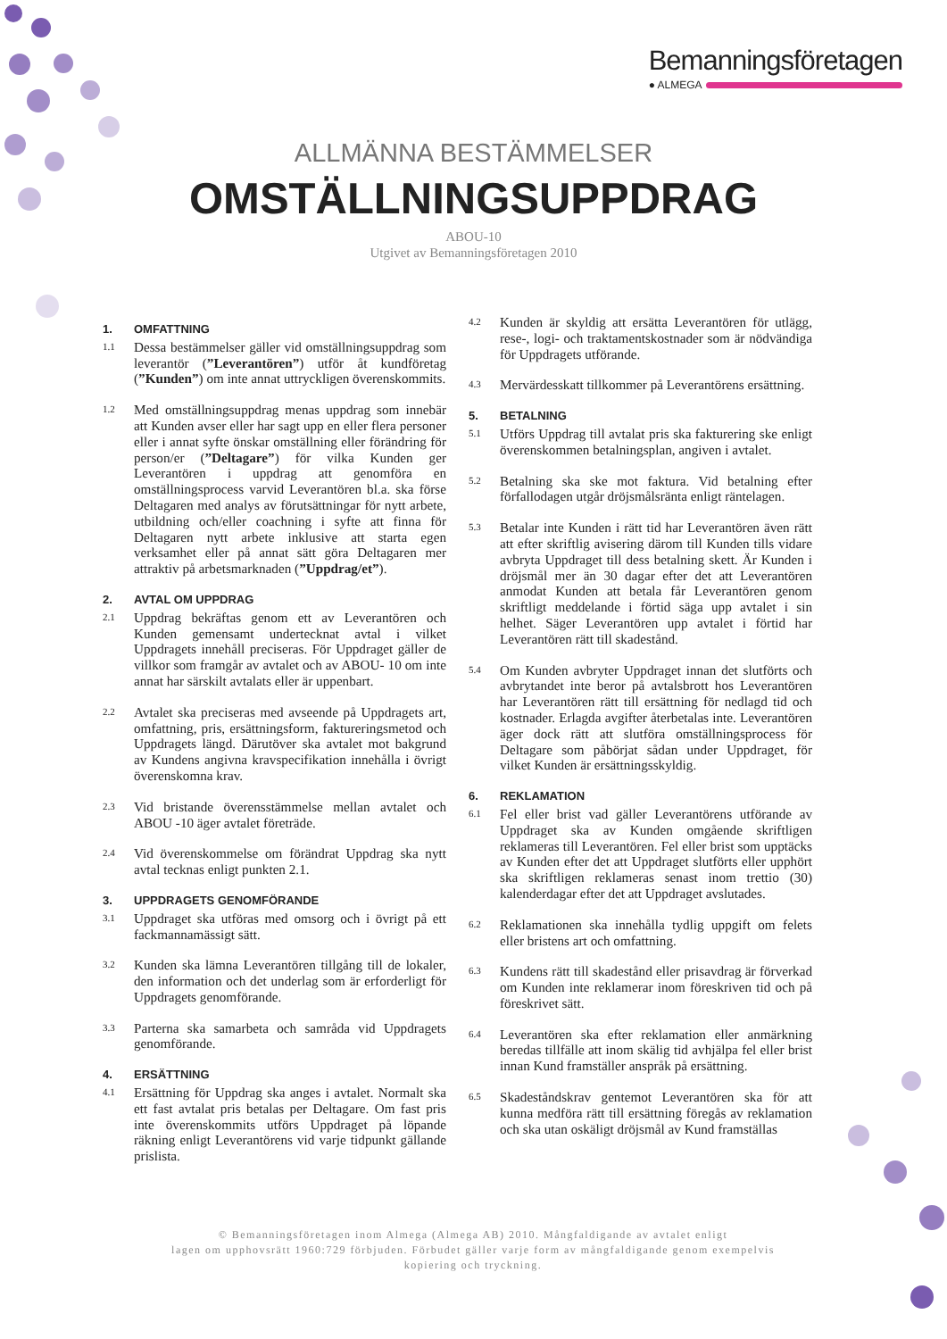Bemanningsföretagen
● ALMEGA
ALLMÄNNA BESTÄMMELSER
OMSTÄLLNINGSUPPDRAG
ABOU-10
Utgivet av Bemanningsföretagen 2010
1. OMFATTNING
1.1
Dessa bestämmelser gäller vid omställningsuppdrag som leverantör (”Leverantören”) utför åt kundföretag (”Kunden”) om inte annat uttryckligen överenskommits.
1.2
Med omställningsuppdrag menas uppdrag som innebär att Kunden avser eller har sagt upp en eller flera personer eller i annat syfte önskar omställning eller förändring för person/er (”Deltagare”) för vilka Kunden ger Leverantören i uppdrag att genomföra en omställningsprocess varvid Leverantören bl.a. ska förse Deltagaren med analys av förutsättningar för nytt arbete, utbildning och/eller coachning i syfte att finna för Deltagaren nytt arbete inklusive att starta egen verksamhet eller på annat sätt göra Deltagaren mer attraktiv på arbetsmarknaden (”Uppdrag/et”).
2. AVTAL OM UPPDRAG
2.1
Uppdrag bekräftas genom ett av Leverantören och Kunden gemensamt undertecknat avtal i vilket Uppdragets innehåll preciseras. För Uppdraget gäller de villkor som framgår av avtalet och av ABOU- 10 om inte annat har särskilt avtalats eller är uppenbart.
2.2
Avtalet ska preciseras med avseende på Uppdragets art, omfattning, pris, ersättningsform, faktureringsmetod och Uppdragets längd. Därutöver ska avtalet mot bakgrund av Kundens angivna kravspecifikation innehålla i övrigt överenskomna krav.
2.3
Vid bristande överensstämmelse mellan avtalet och ABOU -10 äger avtalet företräde.
2.4
Vid överenskommelse om förändrat Uppdrag ska nytt avtal tecknas enligt punkten 2.1.
3. UPPDRAGETS GENOMFÖRANDE
3.1
Uppdraget ska utföras med omsorg och i övrigt på ett fackmannamässigt sätt.
3.2
Kunden ska lämna Leverantören tillgång till de lokaler, den information och det underlag som är erforderligt för Uppdragets genomförande.
3.3
Parterna ska samarbeta och samråda vid Uppdragets genomförande.
4. ERSÄTTNING
4.1
Ersättning för Uppdrag ska anges i avtalet. Normalt ska ett fast avtalat pris betalas per Deltagare. Om fast pris inte överenskommits utförs Uppdraget på löpande räkning enligt Leverantörens vid varje tidpunkt gällande prislista.
4.2
Kunden är skyldig att ersätta Leverantören för utlägg, rese-, logi- och traktamentskostnader som är nödvändiga för Uppdragets utförande.
4.3
Mervärdesskatt tillkommer på Leverantörens ersättning.
5. BETALNING
5.1
Utförs Uppdrag till avtalat pris ska fakturering ske enligt överenskommen betalningsplan, angiven i avtalet.
5.2
Betalning ska ske mot faktura. Vid betalning efter förfallodagen utgår dröjsmålsränta enligt räntelagen.
5.3
Betalar inte Kunden i rätt tid har Leverantören även rätt att efter skriftlig avisering därom till Kunden tills vidare avbryta Uppdraget till dess betalning skett. Är Kunden i dröjsmål mer än 30 dagar efter det att Leverantören anmodat Kunden att betala får Leverantören genom skriftligt meddelande i förtid säga upp avtalet i sin helhet. Säger Leverantören upp avtalet i förtid har Leverantören rätt till skadestånd.
5.4
Om Kunden avbryter Uppdraget innan det slutförts och avbrytandet inte beror på avtalsbrott hos Leverantören har Leverantören rätt till ersättning för nedlagd tid och kostnader. Erlagda avgifter återbetalas inte. Leverantören äger dock rätt att slutföra omställningsprocess för Deltagare som påbörjat sådan under Uppdraget, för vilket Kunden är ersättningsskyldig.
6. REKLAMATION
6.1
Fel eller brist vad gäller Leverantörens utförande av Uppdraget ska av Kunden omgående skriftligen reklameras till Leverantören. Fel eller brist som upptäcks av Kunden efter det att Uppdraget slutförts eller upphört ska skriftligen reklameras senast inom trettio (30) kalenderdagar efter det att Uppdraget avslutades.
6.2
Reklamationen ska innehålla tydlig uppgift om felets eller bristens art och omfattning.
6.3
Kundens rätt till skadestånd eller prisavdrag är förverkad om Kunden inte reklamerar inom föreskriven tid och på föreskrivet sätt.
6.4
Leverantören ska efter reklamation eller anmärkning beredas tillfälle att inom skälig tid avhjälpa fel eller brist innan Kund framställer anspråk på ersättning.
6.5
Skadeståndskrav gentemot Leverantören ska för att kunna medföra rätt till ersättning föregås av reklamation och ska utan oskäligt dröjsmål av Kund framställas
© Bemanningsföretagen inom Almega (Almega AB) 2010. Mångfaldigande av avtalet enligt
lagen om upphovsrätt 1960:729 förbjuden. Förbudet gäller varje form av mångfaldigande genom exempelvis
kopiering och tryckning.